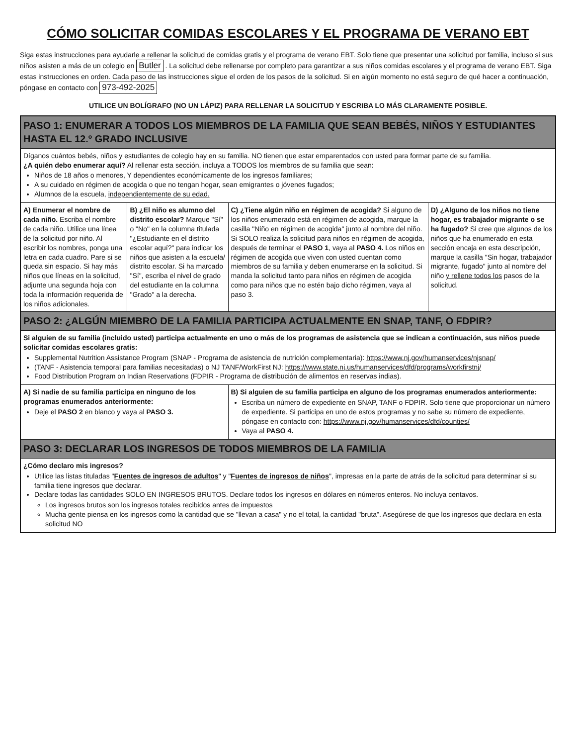CÓMO SOLICITAR COMIDAS ESCOLARES Y EL PROGRAMA DE VERANO EBT
Siga estas instrucciones para ayudarle a rellenar la solicitud de comidas gratis y el programa de verano EBT. Solo tiene que presentar una solicitud por familia, incluso si sus niños asisten a más de un colegio en Butler . La solicitud debe rellenarse por completo para garantizar a sus niños comidas escolares y el programa de verano EBT. Siga estas instrucciones en orden. Cada paso de las instrucciones sigue el orden de los pasos de la solicitud. Si en algún momento no está seguro de qué hacer a continuación, póngase en contacto con 973-492-2025
UTILICE UN BOLÍGRAFO (NO UN LÁPIZ) PARA RELLENAR LA SOLICITUD Y ESCRIBA LO MÁS CLARAMENTE POSIBLE.
| PASO 1: ENUMERAR A TODOS LOS MIEMBROS DE LA FAMILIA QUE SEAN BEBÉS, NIÑOS Y ESTUDIANTES HASTA EL 12.º GRADO INCLUSIVE | | | |
| --- | --- | --- | --- |
| Díganos cuántos bebés, niños y estudiantes de colegio hay en su familia. NO tienen que estar emparentados con usted para formar parte de su familia. ¿A quién debo enumerar aquí? Al rellenar esta sección, incluya a TODOS los miembros de su familia que sean: Niños de 18 años o menores, Y dependientes económicamente de los ingresos familiares; A su cuidado en régimen de acogida o que no tengan hogar, sean emigrantes o jóvenes fugados; Alumnos de la escuela, independientemente de su edad. | | | |
| A) Enumerar el nombre de cada niño. Escriba el nombre de cada niño. Utilice una línea de la solicitud por niño. Al escribir los nombres, ponga una letra en cada cuadro. Pare si se queda sin espacio. Si hay más niños que líneas en la solicitud, adjunte una segunda hoja con toda la información requerida de los niños adicionales. | B) ¿El niño es alumno del distrito escolar? Marque "Sí" o "No" en la columna titulada "¿Estudiante en el distrito escolar aquí?" para indicar los niños que asisten a la escuela/ distrito escolar. Si ha marcado "Sí", escriba el nivel de grado del estudiante en la columna "Grado" a la derecha. | C) ¿Tiene algún niño en régimen de acogida? Si alguno de los niños enumerado está en régimen de acogida, marque la casilla "Niño en régimen de acogida" junto al nombre del niño. Si SOLO realiza la solicitud para niños en régimen de acogida, después de terminar el PASO 1 , vaya al PASO 4. Los niños en régimen de acogida que viven con usted cuentan como miembros de su familia y deben enumerarse en la solicitud. Si manda la solicitud tanto para niños en régimen de acogida como para niños que no estén bajo dicho régimen, vaya al paso 3. | D) ¿Alguno de los niños no tiene hogar, es trabajador migrante o se ha fugado? Si cree que algunos de los niños que ha enumerado en esta sección encaja en esta descripción, marque la casilla "Sin hogar, trabajador migrante, fugado" junto al nombre del niño y rellene todos los pasos de la solicitud. |
| PASO 2: ¿ALGÚN MIEMBRO DE LA FAMILIA PARTICIPA ACTUALMENTE EN SNAP, TANF, O FDPIR? | | | |
| Si alguien de su familia (incluido usted) participa actualmente en uno o más de los programas de asistencia que se indican a continuación, sus niños puede solicitar comidas escolares gratis: Supplemental Nutrition Assistance Program (SNAP - Programa de asistencia de nutrición complementaria): https://www.nj.gov/humanservices/njsnap/ (TANF - Asistencia temporal para familias necesitadas) o NJ TANF/WorkFirst NJ: https://www.state.nj.us/humanservices/dfd/programs/workfirstnj/ Food Distribution Program on Indian Reservations (FDPIR - Programa de distribución de alimentos en reservas indias). | | | |
| A) Si nadie de su familia participa en ninguno de los programas enumerados anteriormente: Deje el PASO 2 en blanco y vaya al PASO 3. | | B) Si alguien de su familia participa en alguno de los programas enumerados anteriormente: Escriba un número de expediente en SNAP, TANF o FDPIR. Solo tiene que proporcionar un número de expediente. Si participa en uno de estos programas y no sabe su número de expediente, póngase en contacto con: https://www.nj.gov/humanservices/dfd/counties/ Vaya al PASO 4. | |
| PASO 3: DECLARAR LOS INGRESOS DE TODOS MIEMBROS DE LA FAMILIA | | | |
| ¿Cómo declaro mis ingresos? Utilice las listas tituladas " Fuentes de ingresos de adultos " y " Fuentes de ingresos de niños ", impresas en la parte de atrás de la solicitud para determinar si su familia tiene ingresos que declarar. Declare todas las cantidades SOLO EN INGRESOS BRUTOS. Declare todos los ingresos en dólares en números enteros. No incluya centavos. Los ingresos brutos son los ingresos totales recibidos antes de impuestos Mucha gente piensa en los ingresos como la cantidad que se "llevan a casa" y no el total, la cantidad "bruta". Asegúrese de que los ingresos que declara en esta solicitud NO | | | |